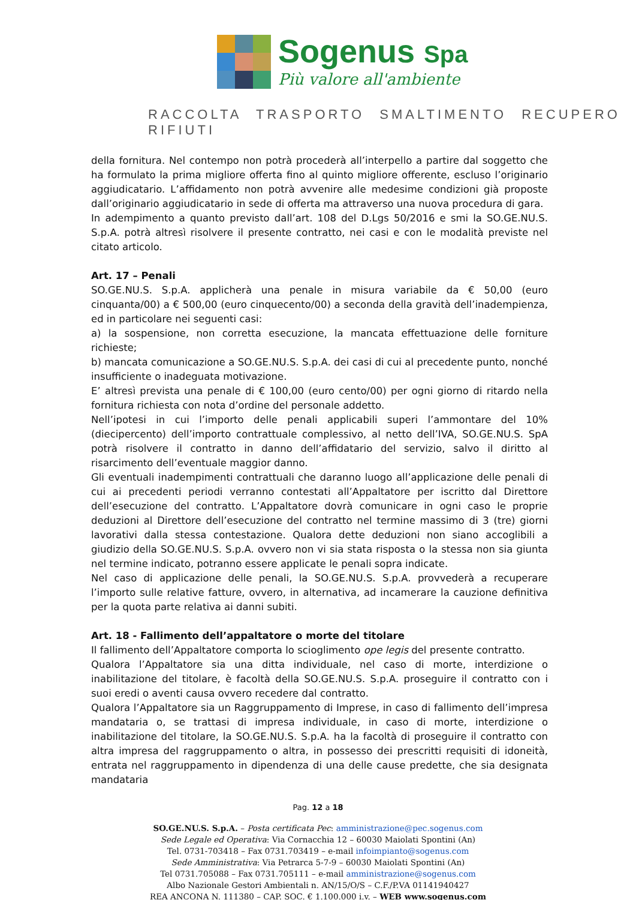Sogenus Spa
Più valore all'ambiente
RACCOLTA TRASPORTO SMALTIMENTO RECUPERO RIFIUTI
della fornitura. Nel contempo non potrà procederà all’interpello a partire dal soggetto che ha formulato la prima migliore offerta fino al quinto migliore offerente, escluso l’originario aggiudicatario. L’affidamento non potrà avvenire alle medesime condizioni già proposte dall’originario aggiudicatario in sede di offerta ma attraverso una nuova procedura di gara.
In adempimento a quanto previsto dall’art. 108 del D.Lgs 50/2016 e smi la SO.GE.NU.S. S.p.A. potrà altresì risolvere il presente contratto, nei casi e con le modalità previste nel citato articolo.
Art. 17 – Penali
SO.GE.NU.S. S.p.A. applicherà una penale in misura variabile da € 50,00 (euro cinquanta/00) a € 500,00 (euro cinquecento/00) a seconda della gravità dell’inadempienza, ed in particolare nei seguenti casi:
a) la sospensione, non corretta esecuzione, la mancata effettuazione delle forniture richieste;
b) mancata comunicazione a SO.GE.NU.S. S.p.A. dei casi di cui al precedente punto, nonché insufficiente o inadeguata motivazione.
E’ altresì prevista una penale di € 100,00 (euro cento/00) per ogni giorno di ritardo nella fornitura richiesta con nota d’ordine del personale addetto.
Nell’ipotesi in cui l’importo delle penali applicabili superi l’ammontare del 10% (diecipercento) dell’importo contrattuale complessivo, al netto dell’IVA, SO.GE.NU.S. SpA potrà risolvere il contratto in danno dell’affidatario del servizio, salvo il diritto al risarcimento dell’eventuale maggior danno.
Gli eventuali inadempimenti contrattuali che daranno luogo all’applicazione delle penali di cui ai precedenti periodi verranno contestati all’Appaltatore per iscritto dal Direttore dell’esecuzione del contratto. L’Appaltatore dovrà comunicare in ogni caso le proprie deduzioni al Direttore dell’esecuzione del contratto nel termine massimo di 3 (tre) giorni lavorativi dalla stessa contestazione. Qualora dette deduzioni non siano accoglibili a giudizio della SO.GE.NU.S. S.p.A. ovvero non vi sia stata risposta o la stessa non sia giunta nel termine indicato, potranno essere applicate le penali sopra indicate.
Nel caso di applicazione delle penali, la SO.GE.NU.S. S.p.A. provvederà a recuperare l’importo sulle relative fatture, ovvero, in alternativa, ad incamerare la cauzione definitiva per la quota parte relativa ai danni subiti.
Art. 18 - Fallimento dell’appaltatore o morte del titolare
Il fallimento dell’Appaltatore comporta lo scioglimento ope legis del presente contratto.
Qualora l’Appaltatore sia una ditta individuale, nel caso di morte, interdizione o inabilitazione del titolare, è facoltà della SO.GE.NU.S. S.p.A. proseguire il contratto con i suoi eredi o aventi causa ovvero recedere dal contratto.
Qualora l’Appaltatore sia un Raggruppamento di Imprese, in caso di fallimento dell’impresa mandataria o, se trattasi di impresa individuale, in caso di morte, interdizione o inabilitazione del titolare, la SO.GE.NU.S. S.p.A. ha la facoltà di proseguire il contratto con altra impresa del raggruppamento o altra, in possesso dei prescritti requisiti di idoneità, entrata nel raggruppamento in dipendenza di una delle cause predette, che sia designata mandataria
Pag. 12 a 18
SO.GE.NU.S. S.p.A. – Posta certificata Pec: amministrazione@pec.sogenus.com
Sede Legale ed Operativa: Via Cornacchia 12 – 60030 Maiolati Spontini (An)
Tel. 0731-703418 – Fax 0731.703419 – e-mail infoimpianto@sogenus.com
Sede Amministrativa: Via Petrarca 5-7-9 – 60030 Maiolati Spontini (An)
Tel 0731.705088 – Fax 0731.705111 – e-mail amministrazione@sogenus.com
Albo Nazionale Gestori Ambientali n. AN/15/O/S – C.F./P.VA 01141940427
REA ANCONA N. 111380 – CAP. SOC. € 1.100.000 i.v. – WEB www.sogenus.com